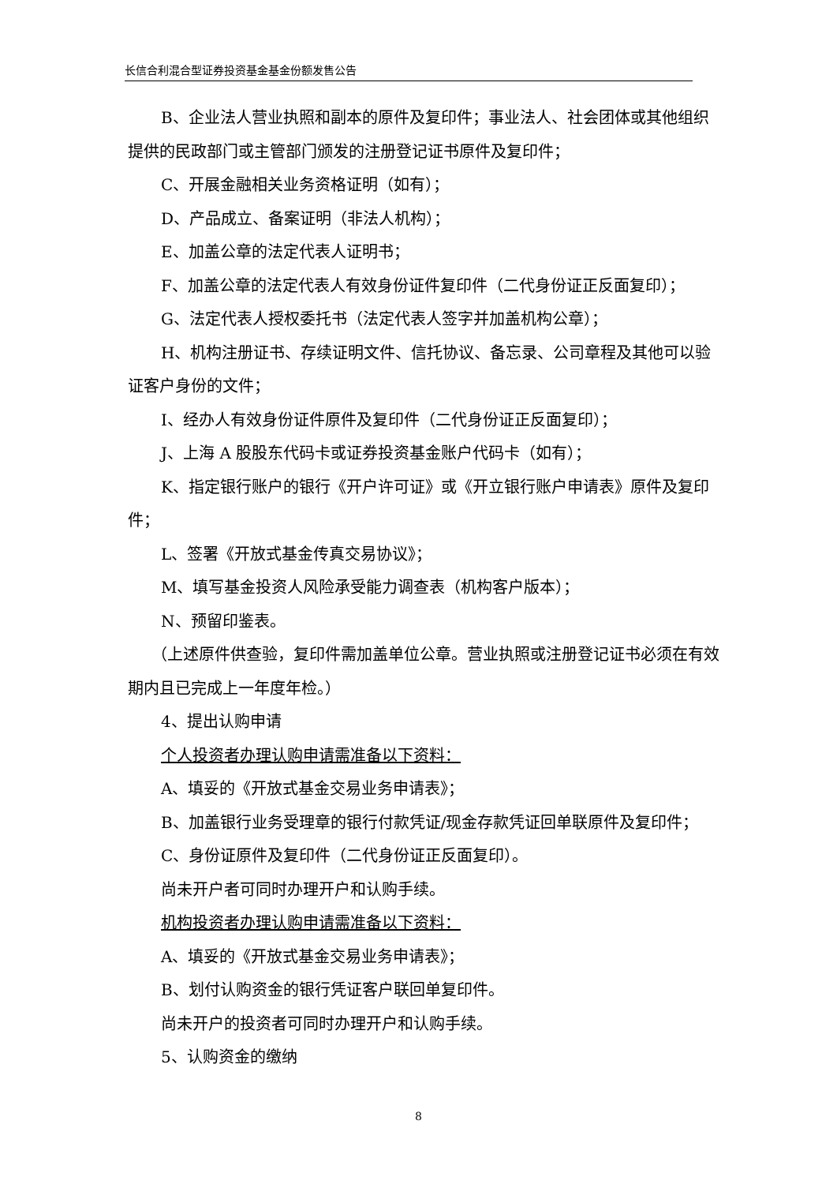长信合利混合型证券投资基金基金份额发售公告
B、企业法人营业执照和副本的原件及复印件；事业法人、社会团体或其他组织提供的民政部门或主管部门颁发的注册登记证书原件及复印件；
C、开展金融相关业务资格证明（如有）；
D、产品成立、备案证明（非法人机构）；
E、加盖公章的法定代表人证明书；
F、加盖公章的法定代表人有效身份证件复印件（二代身份证正反面复印）；
G、法定代表人授权委托书（法定代表人签字并加盖机构公章）；
H、机构注册证书、存续证明文件、信托协议、备忘录、公司章程及其他可以验证客户身份的文件；
I、经办人有效身份证件原件及复印件（二代身份证正反面复印）；
J、上海 A 股股东代码卡或证券投资基金账户代码卡（如有）；
K、指定银行账户的银行《开户许可证》或《开立银行账户申请表》原件及复印件；
L、签署《开放式基金传真交易协议》；
M、填写基金投资人风险承受能力调查表（机构客户版本）；
N、预留印鉴表。
（上述原件供查验，复印件需加盖单位公章。营业执照或注册登记证书必须在有效期内且已完成上一年度年检。）
4、提出认购申请
个人投资者办理认购申请需准备以下资料：
A、填妥的《开放式基金交易业务申请表》；
B、加盖银行业务受理章的银行付款凭证/现金存款凭证回单联原件及复印件；
C、身份证原件及复印件（二代身份证正反面复印）。
尚未开户者可同时办理开户和认购手续。
机构投资者办理认购申请需准备以下资料：
A、填妥的《开放式基金交易业务申请表》；
B、划付认购资金的银行凭证客户联回单复印件。
尚未开户的投资者可同时办理开户和认购手续。
5、认购资金的缴纳
8